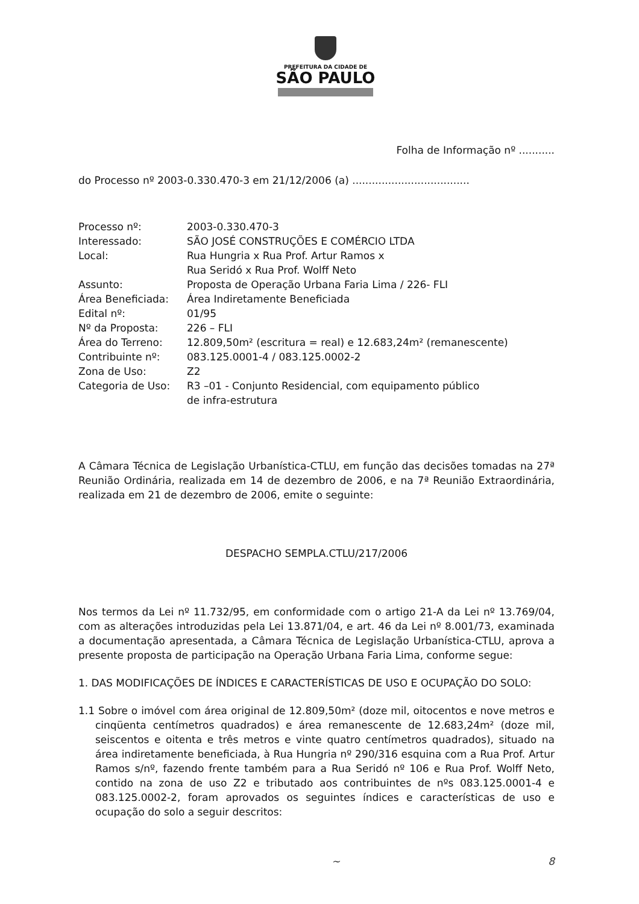PREFEITURA DA CIDADE DE
SÃO PAULO
Folha de Informação nº ...........
do Processo nº 2003-0.330.470-3 em 21/12/2006 (a) ....................................
| Processo nº: | 2003-0.330.470-3 |
| Interessado: | SÃO JOSÉ CONSTRUÇÕES E COMÉRCIO LTDA |
| Local: | Rua Hungria x Rua Prof. Artur Ramos x Rua Seridó x Rua Prof. Wolff Neto |
| Assunto: | Proposta de Operação Urbana Faria Lima / 226- FLI |
| Área Beneficiada: | Área Indiretamente Beneficiada |
| Edital nº: | 01/95 |
| Nº da Proposta: | 226 – FLI |
| Área do Terreno: | 12.809,50m² (escritura = real) e 12.683,24m² (remanescente) |
| Contribuinte nº: | 083.125.0001-4 / 083.125.0002-2 |
| Zona de Uso: | Z2 |
| Categoria de Uso: | R3 –01 - Conjunto Residencial, com equipamento público de infra-estrutura |
A Câmara Técnica de Legislação Urbanística-CTLU, em função das decisões tomadas na 27ª Reunião Ordinária, realizada em 14 de dezembro de 2006, e na 7ª Reunião Extraordinária, realizada em 21 de dezembro de 2006, emite o seguinte:
DESPACHO SEMPLA.CTLU/217/2006
Nos termos da Lei nº 11.732/95, em conformidade com o artigo 21-A da Lei nº 13.769/04, com as alterações introduzidas pela Lei 13.871/04, e art. 46 da Lei nº 8.001/73, examinada a documentação apresentada, a Câmara Técnica de Legislação Urbanística-CTLU, aprova a presente proposta de participação na Operação Urbana Faria Lima, conforme segue:
1. DAS MODIFICAÇÕES DE ÍNDICES E CARACTERÍSTICAS DE USO E OCUPAÇÃO DO SOLO:
1.1 Sobre o imóvel com área original de 12.809,50m² (doze mil, oitocentos e nove metros e cinqüenta centímetros quadrados) e área remanescente de 12.683,24m² (doze mil, seiscentos e oitenta e três metros e vinte quatro centímetros quadrados), situado na área indiretamente beneficiada, à Rua Hungria nº 290/316 esquina com a Rua Prof. Artur Ramos s/nº, fazendo frente também para a Rua Seridó nº 106 e Rua Prof. Wolff Neto, contido na zona de uso Z2 e tributado aos contribuintes de nºs 083.125.0001-4 e 083.125.0002-2, foram aprovados os seguintes índices e características de uso e ocupação do solo a seguir descritos:
~ 8